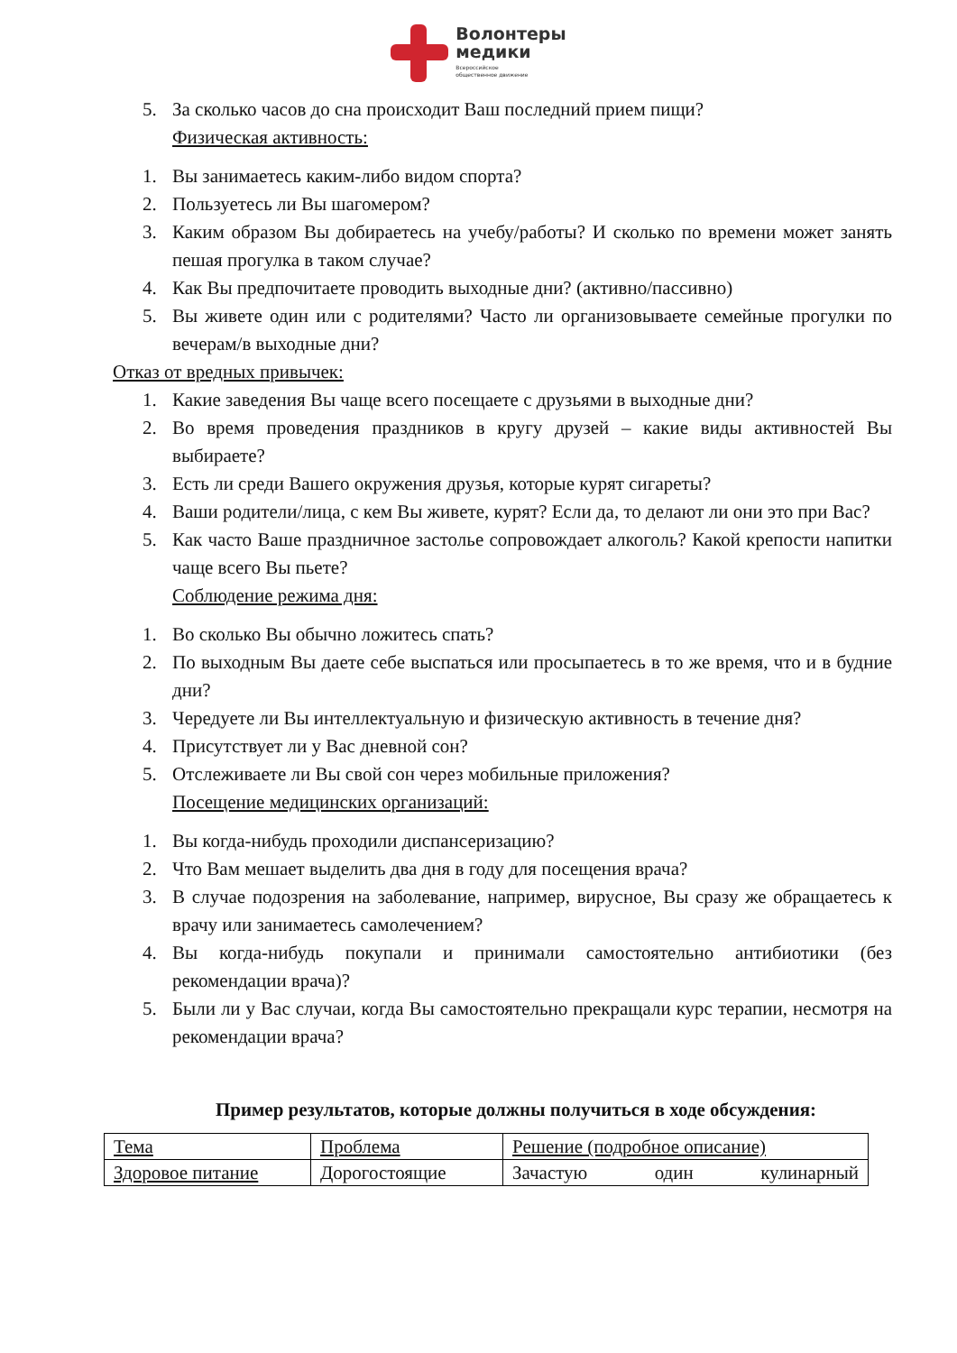Волонтеры
медики
Всероссийское
общественное движение
5. За сколько часов до сна происходит Ваш последний прием пищи?
Физическая активность:
1. Вы занимаетесь каким-либо видом спорта?
2. Пользуетесь ли Вы шагомером?
3. Каким образом Вы добираетесь на учебу/работы? И сколько по времени может занять пешая прогулка в таком случае?
4. Как Вы предпочитаете проводить выходные дни? (активно/пассивно)
5. Вы живете один или с родителями? Часто ли организовываете семейные прогулки по вечерам/в выходные дни?
Отказ от вредных привычек:
1. Какие заведения Вы чаще всего посещаете с друзьями в выходные дни?
2. Во время проведения праздников в кругу друзей – какие виды активностей Вы выбираете?
3. Есть ли среди Вашего окружения друзья, которые курят сигареты?
4. Ваши родители/лица, с кем Вы живете, курят? Если да, то делают ли они это при Вас?
5. Как часто Ваше праздничное застолье сопровождает алкоголь? Какой крепости напитки чаще всего Вы пьете?
Соблюдение режима дня:
1. Во сколько Вы обычно ложитесь спать?
2. По выходным Вы даете себе выспаться или просыпаетесь в то же время, что и в будние дни?
3. Чередуете ли Вы интеллектуальную и физическую активность в течение дня?
4. Присутствует ли у Вас дневной сон?
5. Отслеживаете ли Вы свой сон через мобильные приложения?
Посещение медицинских организаций:
1. Вы когда-нибудь проходили диспансеризацию?
2. Что Вам мешает выделить два дня в году для посещения врача?
3. В случае подозрения на заболевание, например, вирусное, Вы сразу же обращаетесь к врачу или занимаетесь самолечением?
4. Вы когда-нибудь покупали и принимали самостоятельно антибиотики (без рекомендации врача)?
5. Были ли у Вас случаи, когда Вы самостоятельно прекращали курс терапии, несмотря на рекомендации врача?
Пример результатов, которые должны получиться в ходе обсуждения:
| Тема | Проблема | Решение (подробное описание) |
| Здоровое питание | Дорогостоящие | Зачастую один кулинарный |